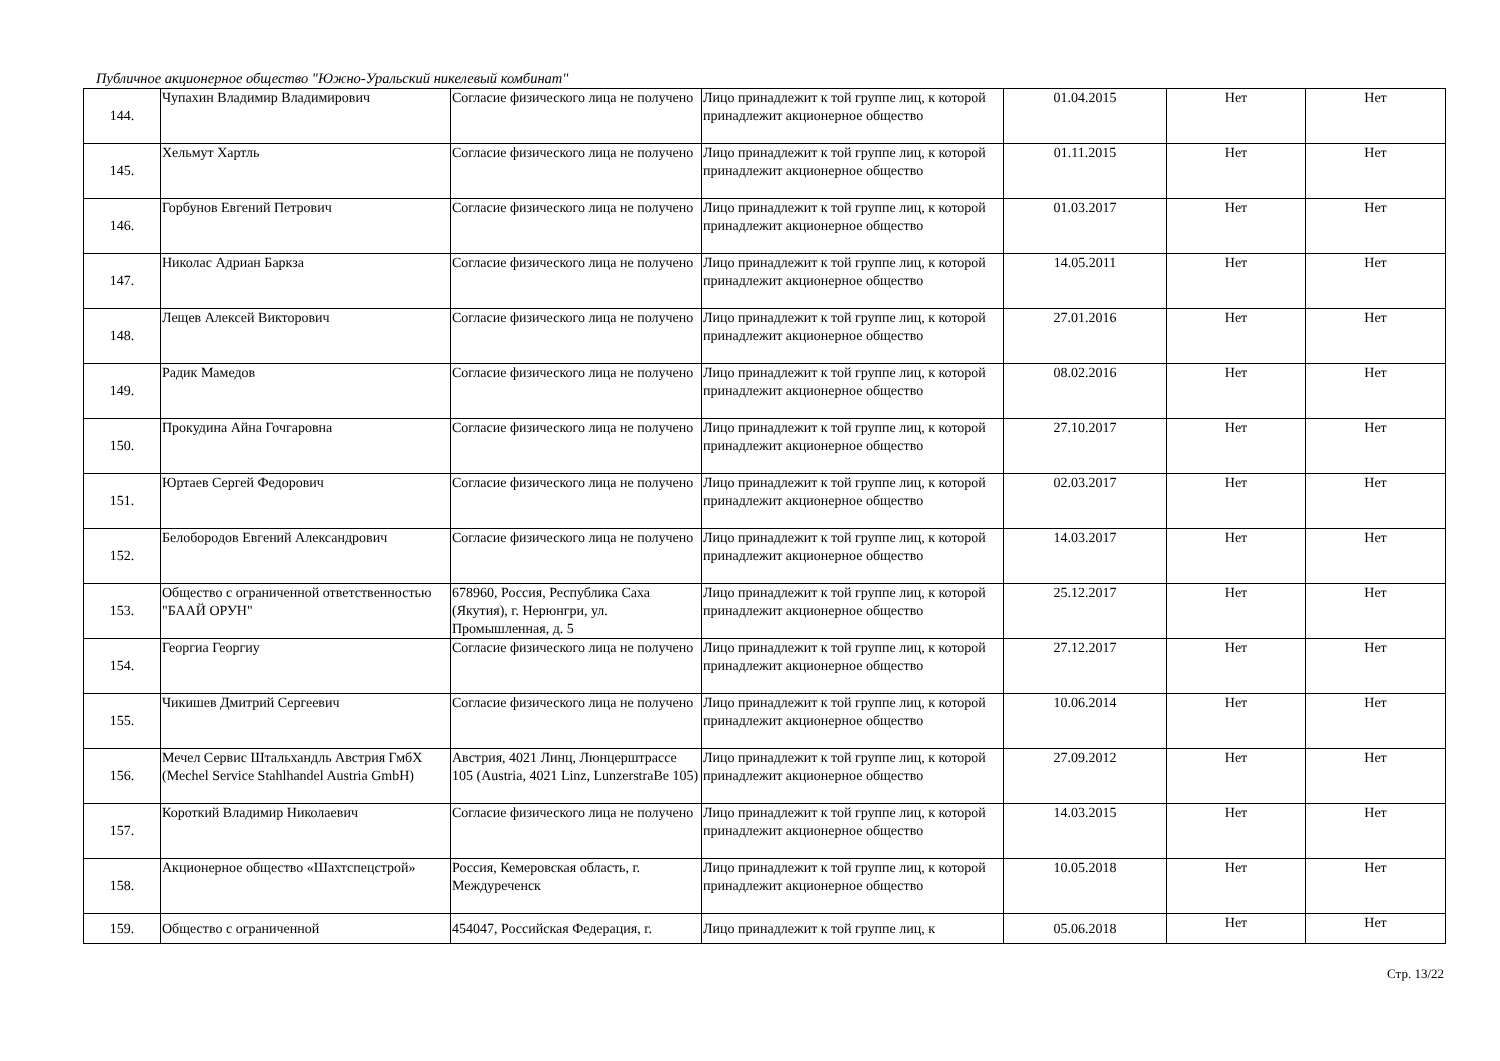Публичное акционерное общество "Южно-Уральский никелевый комбинат"
| 144. | Чупахин Владимир Владимирович | Согласие физического лица не получено | Лицо принадлежит к той группе лиц, к которой принадлежит акционерное общество | 01.04.2015 | Нет | Нет |
| 145. | Хельмут Хартль | Согласие физического лица не получено | Лицо принадлежит к той группе лиц, к которой принадлежит акционерное общество | 01.11.2015 | Нет | Нет |
| 146. | Горбунов Евгений Петрович | Согласие физического лица не получено | Лицо принадлежит к той группе лиц, к которой принадлежит акционерное общество | 01.03.2017 | Нет | Нет |
| 147. | Николас Адриан Баркза | Согласие физического лица не получено | Лицо принадлежит к той группе лиц, к которой принадлежит акционерное общество | 14.05.2011 | Нет | Нет |
| 148. | Лещев Алексей Викторович | Согласие физического лица не получено | Лицо принадлежит к той группе лиц, к которой принадлежит акционерное общество | 27.01.2016 | Нет | Нет |
| 149. | Радик Мамедов | Согласие физического лица не получено | Лицо принадлежит к той группе лиц, к которой принадлежит акционерное общество | 08.02.2016 | Нет | Нет |
| 150. | Прокудина Айна Гочгаровна | Согласие физического лица не получено | Лицо принадлежит к той группе лиц, к которой принадлежит акционерное общество | 27.10.2017 | Нет | Нет |
| 151. | Юртаев Сергей Федорович | Согласие физического лица не получено | Лицо принадлежит к той группе лиц, к которой принадлежит акционерное общество | 02.03.2017 | Нет | Нет |
| 152. | Белобородов Евгений Александрович | Согласие физического лица не получено | Лицо принадлежит к той группе лиц, к которой принадлежит акционерное общество | 14.03.2017 | Нет | Нет |
| 153. | Общество с ограниченной ответственностью "БААЙ ОРУН" | 678960, Россия, Республика Саха (Якутия), г. Нерюнгри, ул. Промышленная, д. 5 | Лицо принадлежит к той группе лиц, к которой принадлежит акционерное общество | 25.12.2017 | Нет | Нет |
| 154. | Георгиа Георгиу | Согласие физического лица не получено | Лицо принадлежит к той группе лиц, к которой принадлежит акционерное общество | 27.12.2017 | Нет | Нет |
| 155. | Чикишев Дмитрий Сергеевич | Согласие физического лица не получено | Лицо принадлежит к той группе лиц, к которой принадлежит акционерное общество | 10.06.2014 | Нет | Нет |
| 156. | Мечел Сервис Штальхандль Австрия ГмбХ (Mechel Service Stahlhandel Austria GmbH) | Австрия, 4021 Линц, Люнцерштрассе 105 (Austria, 4021 Linz, LunzerstraBe 105) | Лицо принадлежит к той группе лиц, к которой принадлежит акционерное общество | 27.09.2012 | Нет | Нет |
| 157. | Короткий Владимир Николаевич | Согласие физического лица не получено | Лицо принадлежит к той группе лиц, к которой принадлежит акционерное общество | 14.03.2015 | Нет | Нет |
| 158. | Акционерное общество «Шахтспецстрой» | Россия, Кемеровская область, г. Междуреченск | Лицо принадлежит к той группе лиц, к которой принадлежит акционерное общество | 10.05.2018 | Нет | Нет |
| 159. | Общество с ограниченной | 454047, Российская Федерация, г. | Лицо принадлежит к той группе лиц, к | 05.06.2018 | Нет | Нет |
Стр. 13/22